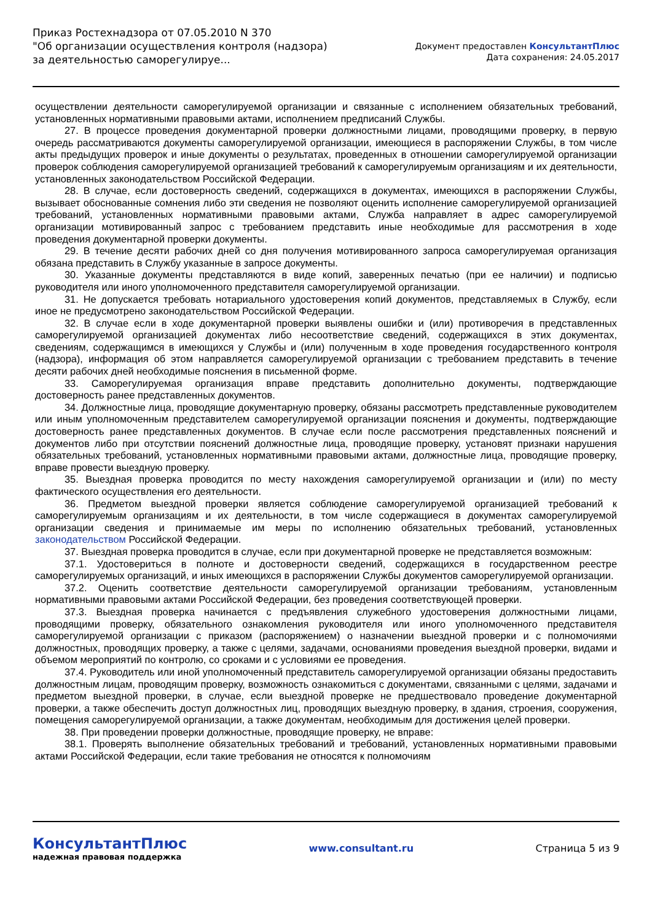Приказ Ростехнадзора от 07.05.2010 N 370
"Об организации осуществления контроля (надзора) за деятельностью саморегулируе...
Документ предоставлен КонсультантПлюс
Дата сохранения: 24.05.2017
осуществлении деятельности саморегулируемой организации и связанные с исполнением обязательных требований, установленных нормативными правовыми актами, исполнением предписаний Службы.
27. В процессе проведения документарной проверки должностными лицами, проводящими проверку, в первую очередь рассматриваются документы саморегулируемой организации, имеющиеся в распоряжении Службы, в том числе акты предыдущих проверок и иные документы о результатах, проведенных в отношении саморегулируемой организации проверок соблюдения саморегулируемой организацией требований к саморегулируемым организациям и их деятельности, установленных законодательством Российской Федерации.
28. В случае, если достоверность сведений, содержащихся в документах, имеющихся в распоряжении Службы, вызывает обоснованные сомнения либо эти сведения не позволяют оценить исполнение саморегулируемой организацией требований, установленных нормативными правовыми актами, Служба направляет в адрес саморегулируемой организации мотивированный запрос с требованием представить иные необходимые для рассмотрения в ходе проведения документарной проверки документы.
29. В течение десяти рабочих дней со дня получения мотивированного запроса саморегулируемая организация обязана представить в Службу указанные в запросе документы.
30. Указанные документы представляются в виде копий, заверенных печатью (при ее наличии) и подписью руководителя или иного уполномоченного представителя саморегулируемой организации.
31. Не допускается требовать нотариального удостоверения копий документов, представляемых в Службу, если иное не предусмотрено законодательством Российской Федерации.
32. В случае если в ходе документарной проверки выявлены ошибки и (или) противоречия в представленных саморегулируемой организацией документах либо несоответствие сведений, содержащихся в этих документах, сведениям, содержащимся в имеющихся у Службы и (или) полученным в ходе проведения государственного контроля (надзора), информация об этом направляется саморегулируемой организации с требованием представить в течение десяти рабочих дней необходимые пояснения в письменной форме.
33. Саморегулируемая организация вправе представить дополнительно документы, подтверждающие достоверность ранее представленных документов.
34. Должностные лица, проводящие документарную проверку, обязаны рассмотреть представленные руководителем или иным уполномоченным представителем саморегулируемой организации пояснения и документы, подтверждающие достоверность ранее представленных документов. В случае если после рассмотрения представленных пояснений и документов либо при отсутствии пояснений должностные лица, проводящие проверку, установят признаки нарушения обязательных требований, установленных нормативными правовыми актами, должностные лица, проводящие проверку, вправе провести выездную проверку.
35. Выездная проверка проводится по месту нахождения саморегулируемой организации и (или) по месту фактического осуществления его деятельности.
36. Предметом выездной проверки является соблюдение саморегулируемой организацией требований к саморегулируемым организациям и их деятельности, в том числе содержащиеся в документах саморегулируемой организации сведения и принимаемые им меры по исполнению обязательных требований, установленных законодательством Российской Федерации.
37. Выездная проверка проводится в случае, если при документарной проверке не представляется возможным:
37.1. Удостовериться в полноте и достоверности сведений, содержащихся в государственном реестре саморегулируемых организаций, и иных имеющихся в распоряжении Службы документов саморегулируемой организации.
37.2. Оценить соответствие деятельности саморегулируемой организации требованиям, установленным нормативными правовыми актами Российской Федерации, без проведения соответствующей проверки.
37.3. Выездная проверка начинается с предъявления служебного удостоверения должностными лицами, проводящими проверку, обязательного ознакомления руководителя или иного уполномоченного представителя саморегулируемой организации с приказом (распоряжением) о назначении выездной проверки и с полномочиями должностных, проводящих проверку, а также с целями, задачами, основаниями проведения выездной проверки, видами и объемом мероприятий по контролю, со сроками и с условиями ее проведения.
37.4. Руководитель или иной уполномоченный представитель саморегулируемой организации обязаны предоставить должностным лицам, проводящим проверку, возможность ознакомиться с документами, связанными с целями, задачами и предметом выездной проверки, в случае, если выездной проверке не предшествовало проведение документарной проверки, а также обеспечить доступ должностных лиц, проводящих выездную проверку, в здания, строения, сооружения, помещения саморегулируемой организации, а также документам, необходимым для достижения целей проверки.
38. При проведении проверки должностные, проводящие проверку, не вправе:
38.1. Проверять выполнение обязательных требований и требований, установленных нормативными правовыми актами Российской Федерации, если такие требования не относятся к полномочиям
КонсультантПлюс
надежная правовая поддержка
www.consultant.ru Страница 5 из 9